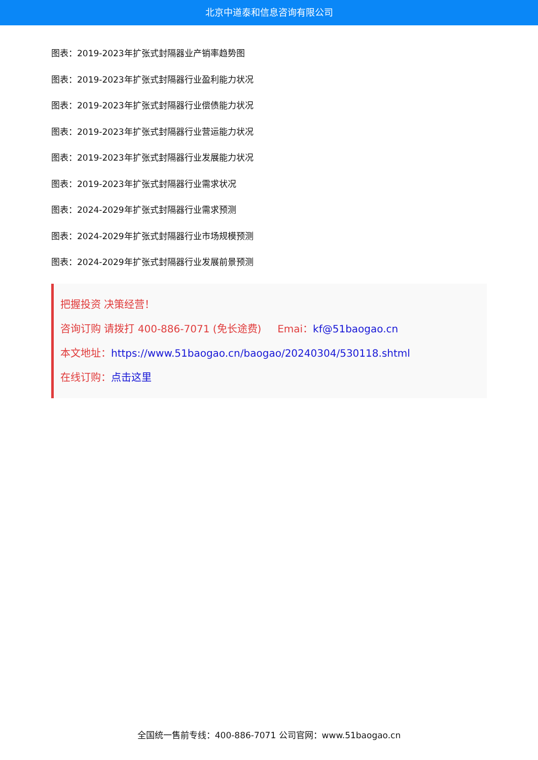北京中道泰和信息咨询有限公司
图表：2019-2023年扩张式封隔器业产销率趋势图
图表：2019-2023年扩张式封隔器行业盈利能力状况
图表：2019-2023年扩张式封隔器行业偿债能力状况
图表：2019-2023年扩张式封隔器行业营运能力状况
图表：2019-2023年扩张式封隔器行业发展能力状况
图表：2019-2023年扩张式封隔器行业需求状况
图表：2024-2029年扩张式封隔器行业需求预测
图表：2024-2029年扩张式封隔器行业市场规模预测
图表：2024-2029年扩张式封隔器行业发展前景预测
把握投资 决策经营！
咨询订购 请拨打 400-886-7071 (免长途费) Emai：kf@51baogao.cn
本文地址：https://www.51baogao.cn/baogao/20240304/530118.shtml
在线订购：点击这里
全国统一售前专线：400-886-7071 公司官网：www.51baogao.cn